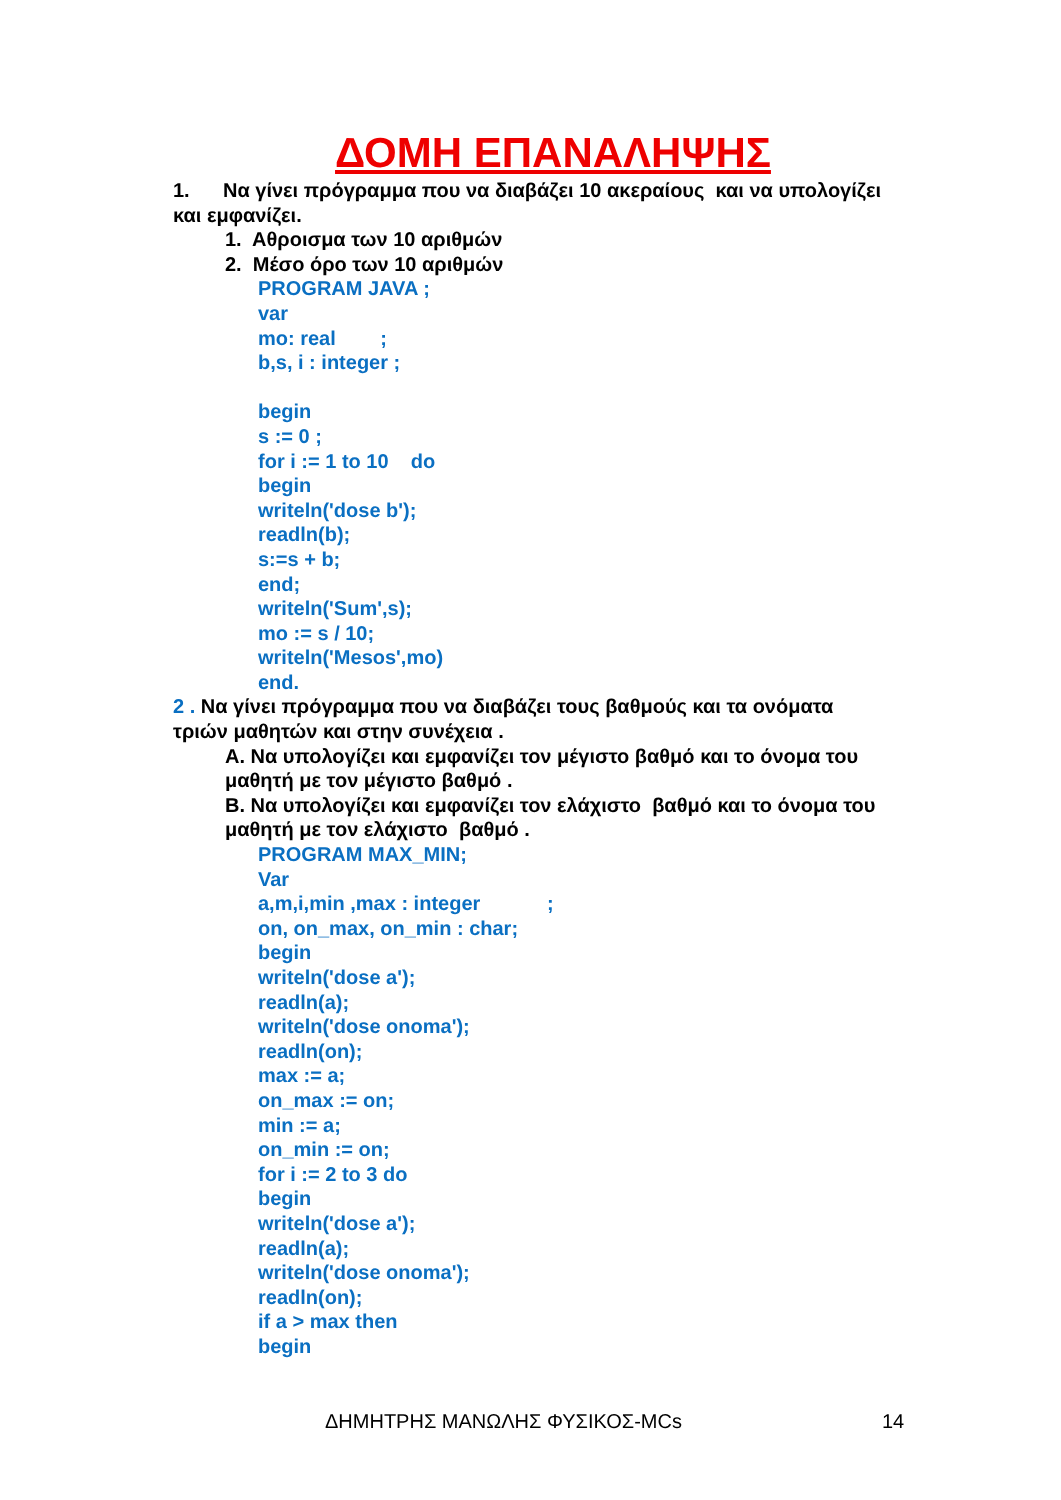ΔΟΜΗ ΕΠΑΝΑΛΗΨΗΣ
1. Να γίνει πρόγραμμα που να διαβάζει 10 ακεραίους και να υπολογίζει και εμφανίζει.
1. Αθροισμα των 10 αριθμών
2. Μέσο όρο των 10 αριθμών
PROGRAM JAVA ;
var
mo: real ;
b,s, i : integer ;
begin
s := 0 ;
for i := 1 to 10 do
begin
writeln('dose b');
readln(b);
s:=s + b;
end;
writeln('Sum',s);
mo := s / 10;
writeln('Mesos',mo)
end.
2 . Να γίνει πρόγραμμα που να διαβάζει τους βαθμούς και τα ονόματα τριών μαθητών και στην συνέχεια .
Α. Να υπολογίζει και εμφανίζει τον μέγιστο βαθμό και το όνομα του μαθητή με τον μέγιστο βαθμό .
Β. Να υπολογίζει και εμφανίζει τον ελάχιστο βαθμό και το όνομα του μαθητή με τον ελάχιστο βαθμό .
PROGRAM MAX_MIN;
Var
a,m,i,min ,max : integer ;
on, on_max, on_min : char;
begin
writeln('dose a');
readln(a);
writeln('dose onoma');
readln(on);
max := a;
on_max := on;
min := a;
on_min := on;
for i := 2 to 3 do
begin
writeln('dose a');
readln(a);
writeln('dose onoma');
readln(on);
if a > max then
begin
ΔΗΜΗΤΡΗΣ ΜΑΝΩΛΗΣ ΦΥΣΙΚΟΣ-MCs 14